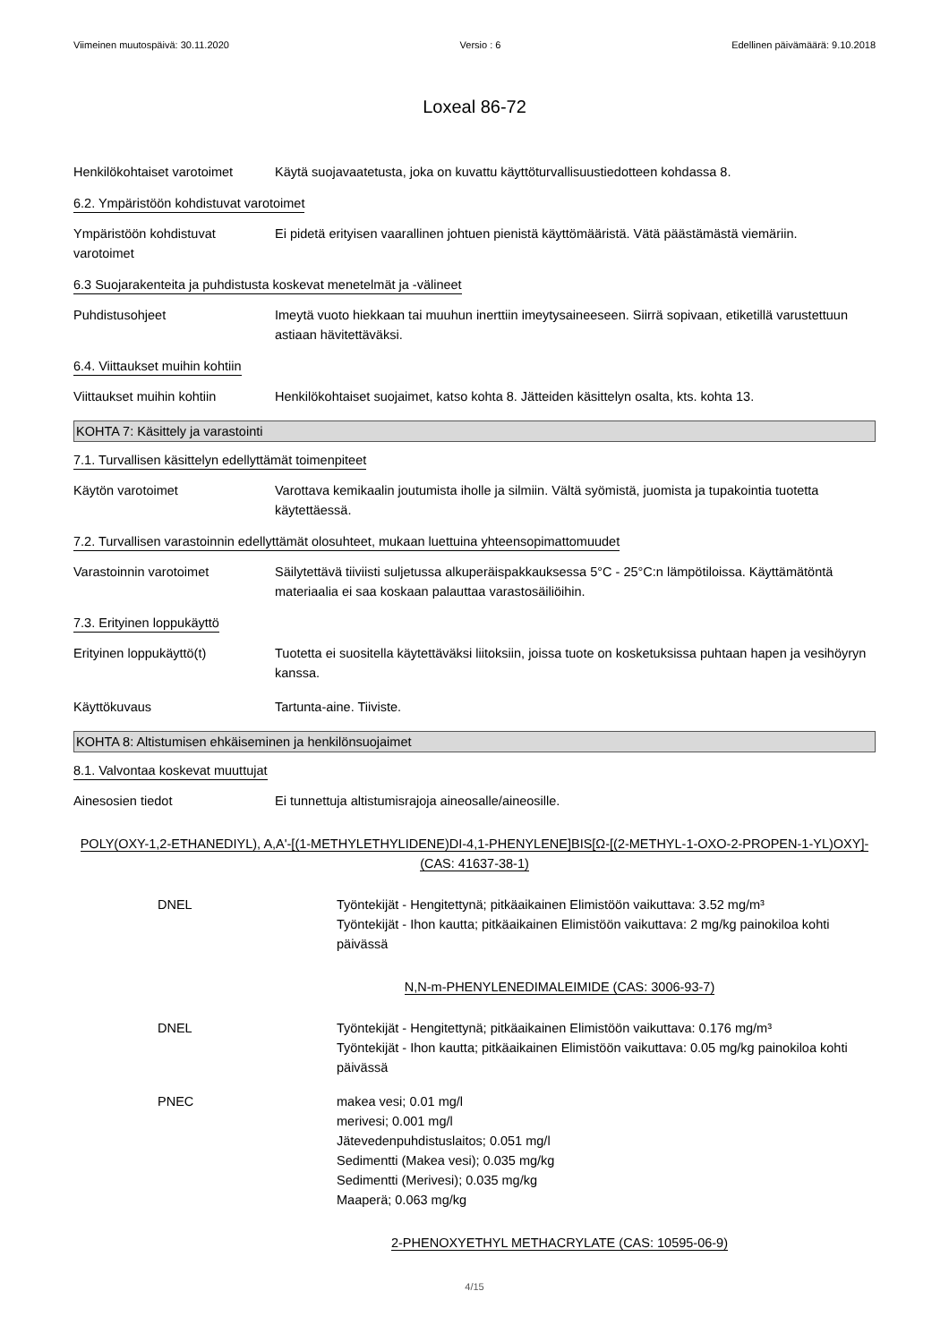Viimeinen muutospäivä: 30.11.2020 Versio : 6 Edellinen päivämäärä: 9.10.2018
Loxeal 86-72
Henkilökohtaiset varotoimet
Käytä suojavaatetusta, joka on kuvattu käyttöturvallisuustiedotteen kohdassa 8.
6.2. Ympäristöön kohdistuvat varotoimet
Ympäristöön kohdistuvat varotoimet
Ei pidetä erityisen vaarallinen johtuen pienistä käyttömääristä. Vätä päästämästä viemäriin.
6.3 Suojarakenteita ja puhdistusta koskevat menetelmät ja -välineet
Puhdistusohjeet Imeytä vuoto hiekkaan tai muuhun inerttiin imeytysaineeseen. Siirrä sopivaan, etiketillä varustettuun astiaan hävitettäväksi.
6.4. Viittaukset muihin kohtiin
Viittaukset muihin kohtiin
Henkilökohtaiset suojaimet, katso kohta 8. Jätteiden käsittelyn osalta, kts. kohta 13.
KOHTA 7: Käsittely ja varastointi
7.1. Turvallisen käsittelyn edellyttämät toimenpiteet
Käytön varotoimet Varottava kemikaalin joutumista iholle ja silmiin. Vältä syömistä, juomista ja tupakointia tuotetta käytettäessä.
7.2. Turvallisen varastoinnin edellyttämät olosuhteet, mukaan luettuina yhteensopimattomuudet
Varastoinnin varotoimet Säilytettävä tiiviisti suljetussa alkuperäispakkauksessa 5°C - 25°C:n lämpötiloissa. Käyttämätöntä materiaalia ei saa koskaan palauttaa varastosäiliöihin.
7.3. Erityinen loppukäyttö
Erityinen loppukäyttö(t) Tuotetta ei suositella käytettäväksi liitoksiin, joissa tuote on kosketuksissa puhtaan hapen ja vesihöyryn kanssa.
Käyttökuvaus Tartunta-aine. Tiiviste.
KOHTA 8: Altistumisen ehkäiseminen ja henkilönsuojaimet
8.1. Valvontaa koskevat muuttujat
Ainesosien tiedot Ei tunnettuja altistumisrajoja aineosalle/aineosille.
POLY(OXY-1,2-ETHANEDIYL), A,A'-[(1-METHYLETHYLIDENE)DI-4,1-PHENYLENE]BIS[Ω-[(2-METHYL-1-OXO-2-PROPEN-1-YL)OXY]- (CAS: 41637-38-1)
DNEL Työntekijät - Hengitettynä; pitkäaikainen Elimistöön vaikuttava: 3.52 mg/m³
Työntekijät - Ihon kautta; pitkäaikainen Elimistöön vaikuttava: 2 mg/kg painokiloa kohti päivässä
N,N-m-PHENYLENEDIMALEIMIDE (CAS: 3006-93-7)
DNEL Työntekijät - Hengitettynä; pitkäaikainen Elimistöön vaikuttava: 0.176 mg/m³
Työntekijät - Ihon kautta; pitkäaikainen Elimistöön vaikuttava: 0.05 mg/kg painokiloa kohti päivässä
PNEC makea vesi; 0.01 mg/l
merivesi; 0.001 mg/l
Jätevedenpuhdistuslaitos; 0.051 mg/l
Sedimentti (Makea vesi); 0.035 mg/kg
Sedimentti (Merivesi); 0.035 mg/kg
Maaperä; 0.063 mg/kg
2-PHENOXYETHYL METHACRYLATE (CAS: 10595-06-9)
4/15